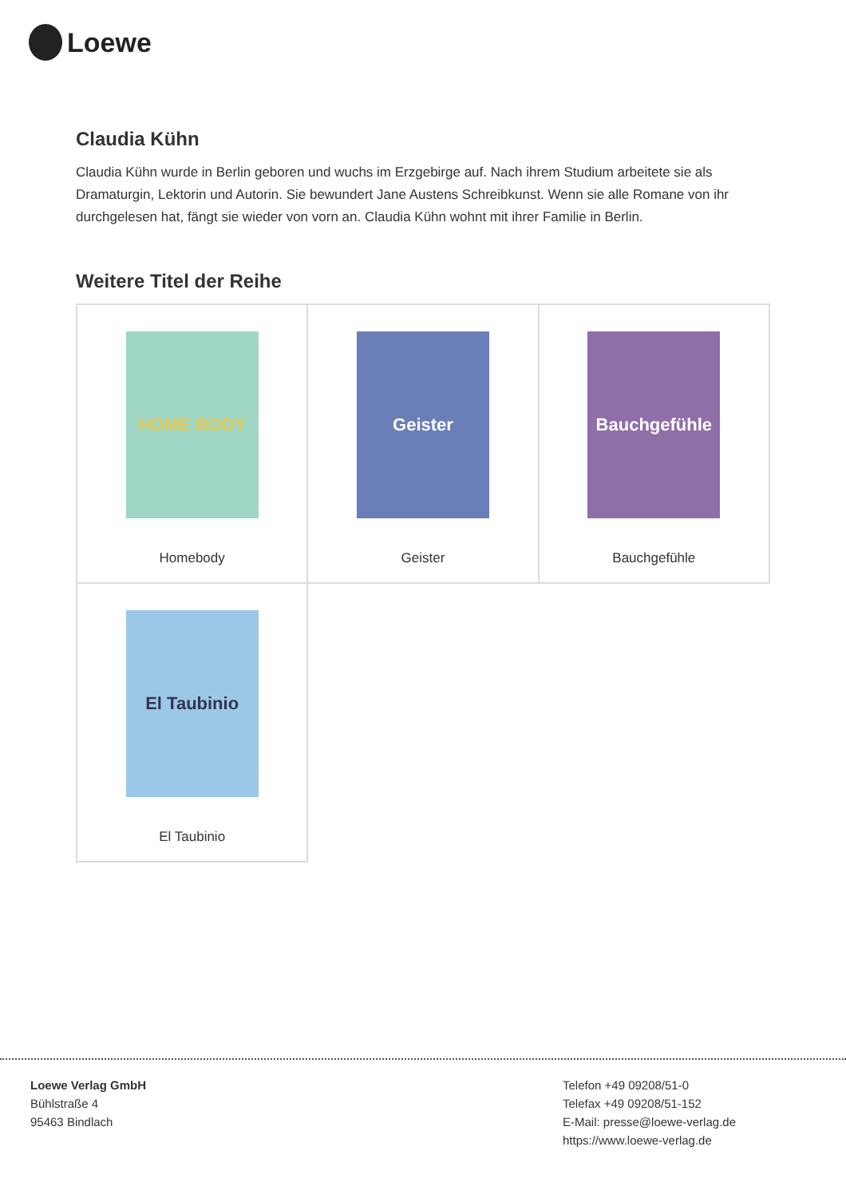Loewe
Claudia Kühn
Claudia Kühn wurde in Berlin geboren und wuchs im Erzgebirge auf. Nach ihrem Studium arbeitete sie als Dramaturgin, Lektorin und Autorin. Sie bewundert Jane Austens Schreibkunst. Wenn sie alle Romane von ihr durchgelesen hat, fängt sie wieder von vorn an. Claudia Kühn wohnt mit ihrer Familie in Berlin.
Weitere Titel der Reihe
| HOME BODY Homebody | Geister Geister | Bauchgefühle Bauchgefühle |
| El Taubinio El Taubinio | | |
Loewe Verlag GmbH
Bühlstraße 4
95463 Bindlach
Telefon +49 09208/51-0
Telefax +49 09208/51-152
E-Mail: presse@loewe-verlag.de
https://www.loewe-verlag.de